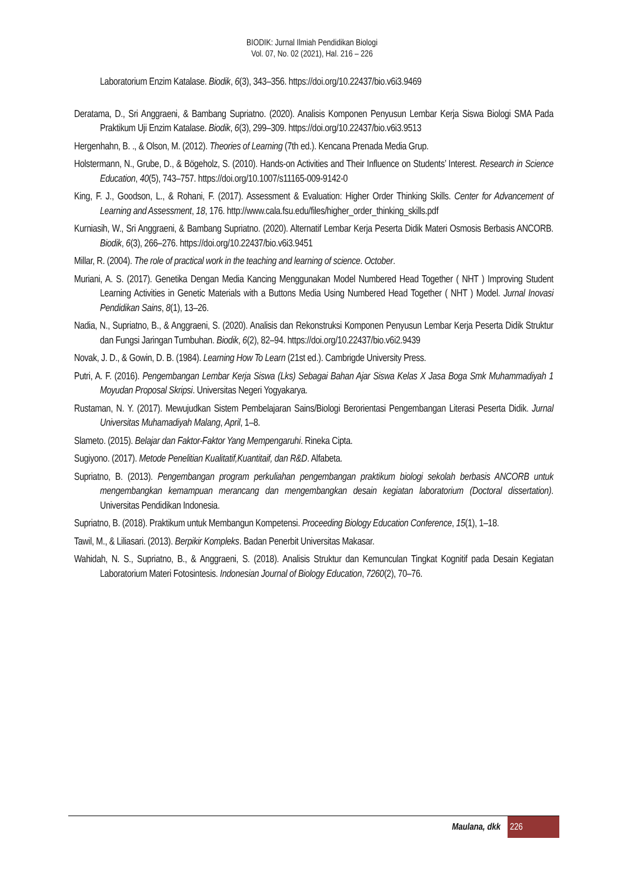BIODIK: Jurnal Ilmiah Pendidikan Biologi
Vol. 07, No. 02 (2021), Hal. 216 – 226
Laboratorium Enzim Katalase. Biodik, 6(3), 343–356. https://doi.org/10.22437/bio.v6i3.9469
Deratama, D., Sri Anggraeni, & Bambang Supriatno. (2020). Analisis Komponen Penyusun Lembar Kerja Siswa Biologi SMA Pada Praktikum Uji Enzim Katalase. Biodik, 6(3), 299–309. https://doi.org/10.22437/bio.v6i3.9513
Hergenhahn, B. ., & Olson, M. (2012). Theories of Learning (7th ed.). Kencana Prenada Media Grup.
Holstermann, N., Grube, D., & Bögeholz, S. (2010). Hands-on Activities and Their Influence on Students’ Interest. Research in Science Education, 40(5), 743–757. https://doi.org/10.1007/s11165-009-9142-0
King, F. J., Goodson, L., & Rohani, F. (2017). Assessment & Evaluation: Higher Order Thinking Skills. Center for Advancement of Learning and Assessment, 18, 176. http://www.cala.fsu.edu/files/higher_order_thinking_skills.pdf
Kurniasih, W., Sri Anggraeni, & Bambang Supriatno. (2020). Alternatif Lembar Kerja Peserta Didik Materi Osmosis Berbasis ANCORB. Biodik, 6(3), 266–276. https://doi.org/10.22437/bio.v6i3.9451
Millar, R. (2004). The role of practical work in the teaching and learning of science. October.
Muriani, A. S. (2017). Genetika Dengan Media Kancing Menggunakan Model Numbered Head Together ( NHT ) Improving Student Learning Activities in Genetic Materials with a Buttons Media Using Numbered Head Together ( NHT ) Model. Jurnal Inovasi Pendidikan Sains, 8(1), 13–26.
Nadia, N., Supriatno, B., & Anggraeni, S. (2020). Analisis dan Rekonstruksi Komponen Penyusun Lembar Kerja Peserta Didik Struktur dan Fungsi Jaringan Tumbuhan. Biodik, 6(2), 82–94. https://doi.org/10.22437/bio.v6i2.9439
Novak, J. D., & Gowin, D. B. (1984). Learning How To Learn (21st ed.). Cambrigde University Press.
Putri, A. F. (2016). Pengembangan Lembar Kerja Siswa (Lks) Sebagai Bahan Ajar Siswa Kelas X Jasa Boga Smk Muhammadiyah 1 Moyudan Proposal Skripsi. Universitas Negeri Yogyakarya.
Rustaman, N. Y. (2017). Mewujudkan Sistem Pembelajaran Sains/Biologi Berorientasi Pengembangan Literasi Peserta Didik. Jurnal Universitas Muhamadiyah Malang, April, 1–8.
Slameto. (2015). Belajar dan Faktor-Faktor Yang Mempengaruhi. Rineka Cipta.
Sugiyono. (2017). Metode Penelitian Kualitatif,Kuantitaif, dan R&D. Alfabeta.
Supriatno, B. (2013). Pengembangan program perkuliahan pengembangan praktikum biologi sekolah berbasis ANCORB untuk mengembangkan kemampuan merancang dan mengembangkan desain kegiatan laboratorium (Doctoral dissertation). Universitas Pendidikan Indonesia.
Supriatno, B. (2018). Praktikum untuk Membangun Kompetensi. Proceeding Biology Education Conference, 15(1), 1–18.
Tawil, M., & Liliasari. (2013). Berpikir Kompleks. Badan Penerbit Universitas Makasar.
Wahidah, N. S., Supriatno, B., & Anggraeni, S. (2018). Analisis Struktur dan Kemunculan Tingkat Kognitif pada Desain Kegiatan Laboratorium Materi Fotosintesis. Indonesian Journal of Biology Education, 7260(2), 70–76.
Maulana, dkk
226